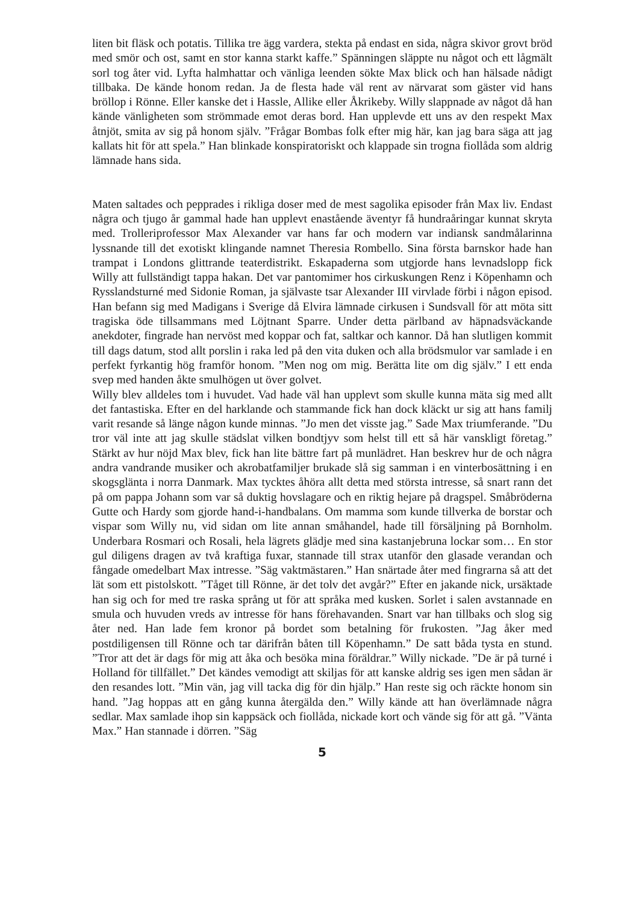liten bit fläsk och potatis. Tillika tre ägg vardera, stekta på endast en sida, några skivor grovt bröd med smör och ost, samt en stor kanna starkt kaffe.” Spänningen släppte nu något och ett lågmält sorl tog åter vid. Lyfta halmhattar och vänliga leenden sökte Max blick och han hälsade nådigt tillbaka. De kände honom redan. Ja de flesta hade väl rent av närvarat som gäster vid hans bröllop i Rönne. Eller kanske det i Hassle, Allike eller Åkrikeby. Willy slappnade av något då han kände vänligheten som strömmade emot deras bord. Han upplevde ett uns av den respekt Max åtnjöt, smita av sig på honom själv. ”Frågar Bombas folk efter mig här, kan jag bara säga att jag kallats hit för att spela.” Han blinkade konspiratoriskt och klappade sin trogna fiollåda som aldrig lämnade hans sida.
Maten saltades och pepprades i rikliga doser med de mest sagolika episoder från Max liv. Endast några och tjugo år gammal hade han upplevt enastående äventyr få hundraåringar kunnat skryta med. Trolleriprofessor Max Alexander var hans far och modern var indiansk sandmålarinna lyssnande till det exotiskt klingande namnet Theresia Rombello. Sina första barnskor hade han trampat i Londons glittrande teaterdistrikt. Eskapaderna som utgjorde hans levnadslopp fick Willy att fullständigt tappa hakan. Det var pantomimer hos cirkuskungen Renz i Köpenhamn och Rysslandsturné med Sidonie Roman, ja självaste tsar Alexander III virvlade förbi i någon episod. Han befann sig med Madigans i Sverige då Elvira lämnade cirkusen i Sundsvall för att möta sitt tragiska öde tillsammans med Löjtnant Sparre. Under detta pärlband av häpnadsväckande anekdoter, fingrade han nervöst med koppar och fat, saltkar och kannor. Då han slutligen kommit till dags datum, stod allt porslin i raka led på den vita duken och alla brödsmulor var samlade i en perfekt fyrkantig hög framför honom. ”Men nog om mig. Berätta lite om dig själv.” I ett enda svep med handen åkte smulhögen ut över golvet.
Willy blev alldeles tom i huvudet. Vad hade väl han upplevt som skulle kunna mäta sig med allt det fantastiska. Efter en del harklande och stammande fick han dock kläckt ur sig att hans familj varit resande så länge någon kunde minnas. ”Jo men det visste jag.” Sade Max triumferande. ”Du tror väl inte att jag skulle städslat vilken bondtjyv som helst till ett så här vanskligt företag.” Stärkt av hur nöjd Max blev, fick han lite bättre fart på munlädret. Han beskrev hur de och några andra vandrande musiker och akrobatfamiljer brukade slå sig samman i en vinterbosättning i en skogsglänta i norra Danmark. Max tycktes åhöra allt detta med största intresse, så snart rann det på om pappa Johann som var så duktig hovslagare och en riktig hejare på dragspel. Småbröderna Gutte och Hardy som gjorde hand-i-handbalans. Om mamma som kunde tillverka de borstar och vispar som Willy nu, vid sidan om lite annan småhandel, hade till försäljning på Bornholm. Underbara Rosmari och Rosali, hela lägrets glädje med sina kastanjebruna lockar som… En stor gul diligens dragen av två kraftiga fuxar, stannade till strax utanför den glasade verandan och fångade omedelbart Max intresse. ”Säg vaktmästaren.” Han snärtade åter med fingrarna så att det lät som ett pistolskott. ”Tåget till Rönne, är det tolv det avgår?” Efter en jakande nick, ursäktade han sig och for med tre raska språng ut för att språka med kusken. Sorlet i salen avstannade en smula och huvuden vreds av intresse för hans förehavanden. Snart var han tillbaks och slog sig åter ned. Han lade fem kronor på bordet som betalning för frukosten. ”Jag åker med postdiligensen till Rönne och tar därifrån båten till Köpenhamn.” De satt båda tysta en stund. ”Tror att det är dags för mig att åka och besöka mina föräldrar.” Willy nickade. ”De är på turné i Holland för tillfället.” Det kändes vemodigt att skiljas för att kanske aldrig ses igen men sådan är den resandes lott. ”Min vän, jag vill tacka dig för din hjälp.” Han reste sig och räckte honom sin hand. ”Jag hoppas att en gång kunna återgälda den.” Willy kände att han överlämnade några sedlar. Max samlade ihop sin kappsäck och fiollåda, nickade kort och vände sig för att gå. ”Vänta Max.” Han stannade i dörren. ”Säg
5